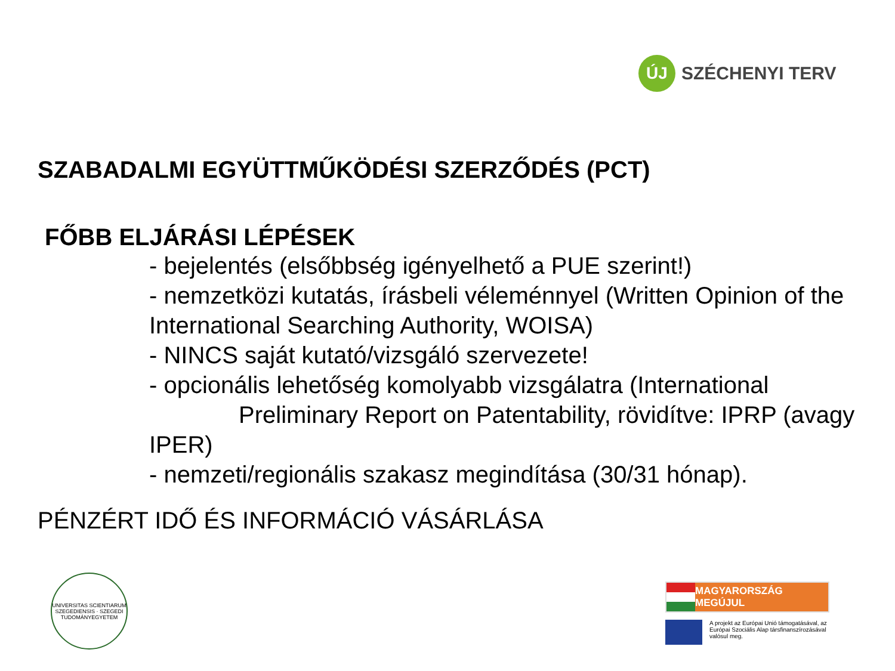ÚJ
SZÉCHENYI TERV
SZABADALMI EGYÜTTMŰKÖDÉSI SZERZŐDÉS (PCT)
FŐBB ELJÁRÁSI LÉPÉSEK
- bejelentés (elsőbbség igényelhető a PUE szerint!)
- nemzetközi kutatás, írásbeli véleménnyel (Written Opinion of the International Searching Authority, WOISA)
- NINCS saját kutató/vizsgáló szervezete!
- opcionális lehetőség komolyabb vizsgálatra (International Preliminary Report on Patentability, rövidítve: IPRP (avagy IPER)
- nemzeti/regionális szakasz megindítása (30/31 hónap).
PÉNZÉRT IDŐ ÉS INFORMÁCIÓ VÁSÁRLÁSA
UNIVERSITAS SCIENTIARUM SZEGEDIENSIS · SZEGEDI TUDOMÁNYEGYETEM
MAGYARORSZÁG MEGÚJUL
A projekt az Európai Unió támogatásával, az Európai Szociális Alap társfinanszírozásával valósul meg.